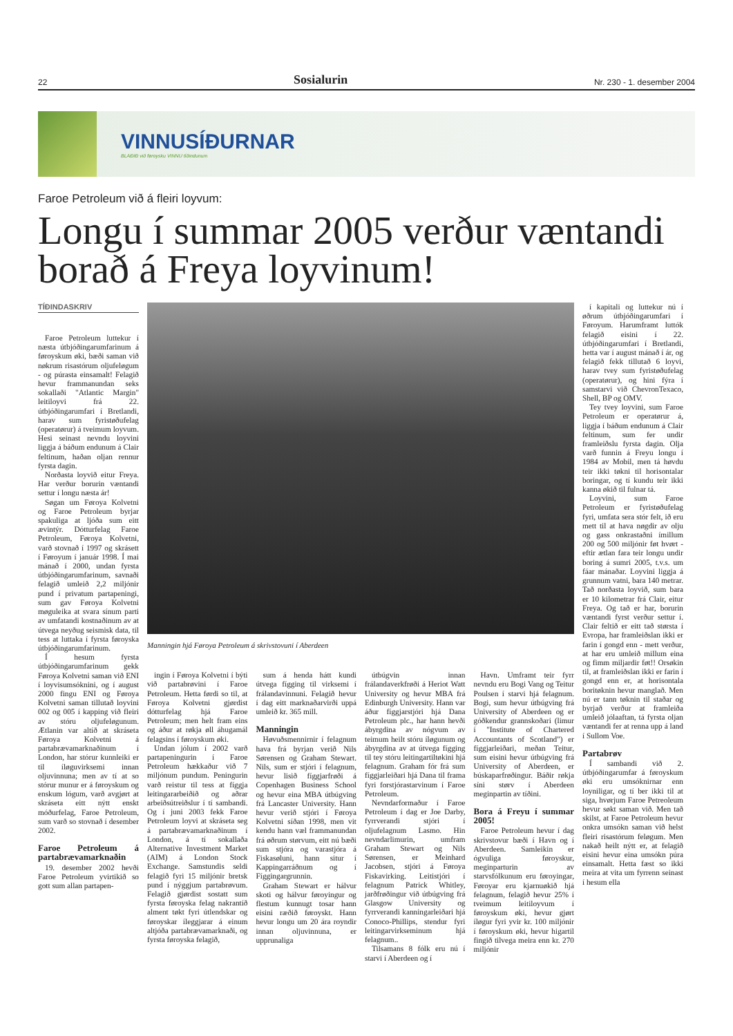22 Sosialurin Nr. 230 - 1. desember 2004
VINNUSÍÐURNAR
BLAÐIÐ við føroysku VINNU tíðindunum
Faroe Petroleum við á fleiri loyvum:
Longu í summar 2005 verður væntandi borað á Freya loyvinum!
TÍÐINDASKRIV
Faroe Petroleum luttekur í næsta útbjóðingarumfarinum á føroyskum øki, bæði saman við nøkrum risastórum oljufeløgum - og púrasta einsamalt! Felagið hevur frammanundan seks sokallaði "Atlantic Margin" leitiloyvi frá 22. útbjóðingarumfari í Bretlandi, harav sum fyristøðufelag (operatørur) á tveimum loyvum. Hesi seinast nevndu loyvini liggja á báðum endunum á Clair feltinum, haðan oljan rennur fyrsta dagin.
Norðasta loyvið eitur Freya. Har verður borurin væntandi settur í longu næsta ár!
Søgan um Føroya Kolvetni og Faroe Petroleum byrjar spakuliga at ljóða sum eitt ævintýr. Dótturfelag Faroe Petroleum, Føroya Kolvetni, varð stovnað í 1997 og skrásett í Føroyum í január 1998. Í mai mánað í 2000, undan fyrsta útbjóðingarumfarinum, savnaði felagið umleið 2,2 miljónir pund í privatum partapeningi, sum gav Føroya Kolvetni møguleika at svara sínum parti av umfatandi kostnaðinum av at útvega neyðug seismisk data, til tess at luttaka í fyrsta føroyska útbjóðingarumfarinum.
Í hesum fyrsta útbjóðingarumfarinum gekk Føroya Kolvetni saman við ENI í loyvisumsóknini, og í august 2000 fingu ENI og Føroya Kolvetni saman tillutað loyvini 002 og 005 í kapping við fleiri av stóru oljufeløgunum. Ætlanin var altíð at skráseta Føroya Kolvetni á partabrævamarknaðinum í London, har stórur kunnleiki er til íløguvirksemi innan oljuvinnuna; men av tí at so stórur munur er á føroyskum og enskum lógum, varð avgjørt at skráseta eitt nýtt enskt móðurfelag, Faroe Petroleum, sum varð so stovnað í desember 2002.
Faroe Petroleum á partabrævamarknaðin
19. desember 2002 hevði Faroe Petroleum yvirtikið so gott sum allan partapen-
Manningin hjá Føroya Petroleum á skrivstovuni í Aberdeen
ingin í Føroya Kolvetni í býti við partabrøvini í Faroe Petroleum. Hetta førdi so til, at Føroya Kolvetni gjørdist dótturfelag hjá Faroe Petroleum; men helt fram eins og áður at røkja øll áhugamál felagsins í føroyskum øki.
Undan jólum í 2002 varð partapeningurin í Faroe Petroleum hækkaður við 7 miljónum pundum. Peningurin varð reistur til tess at fíggja leitingararbeiðið og aðrar arbeiðsútreiðslur í tí sambandi. Og í juni 2003 fekk Faroe Petroleum loyvi at skráseta seg á partabrævamarknaðinum í London, á tí sokallaða Alternative Investment Market (AIM) á London Stock Exchange. Samstundis seldi felagið fyri 15 miljónir bretsk pund í nýggjum partabrøvum. Felagið gjørdist sostatt sum fyrsta føroyska felag nakrantíð alment tøkt fyri útlendskar og føroyskar íleggjarar á einum altjóða partabrævamarknaði, og fyrsta føroyska felagið,
sum á henda hátt kundi útvega fígging til virksemi í frálandavinnuni. Felagið hevur í dag eitt marknaðarvirði uppá umleið kr. 365 mill.
Manningin
Høvuðsmennirnir í felagnum hava frá byrjan verið Nils Sørensen og Graham Stewart. Nils, sum er stjóri í felagnum, hevur lisið fíggjarfrøði á Copenhagen Business School og hevur eina MBA útbúgving frá Lancaster University. Hann hevur verið stjóri í Føroya Kolvetni síðan 1998, men vit kendu hann væl frammanundan frá øðrum størvum, eitt nú bæði sum stjóra og varastjóra á Fiskasøluni, hann situr í Kappingarráðnum og í Fíggingargrunnin.
Graham Stewart er hálvur skoti og hálvur føroyingur og flestum kunnugt tosar hann eisini ræðið føroyskt. Hann hevur longu um 20 ára royndir innan oljuvinnuna, er upprunaliga
útbúgvin innan frálandaverkfrøði á Heriot Watt University og hevur MBA frá Edinburgh University. Hann var áður fíggjarstjóri hjá Dana Petroleum plc., har hann hevði ábyrgdina av nógvum av teimum heilt stóru íløgunum og ábyrgdina av at útvega fígging til tey stóru leitingartiltøkini hjá felagnum. Graham fór frá sum fíggjarleiðari hjá Dana til frama fyri forstjórastarvinum í Faroe Petroleum.
Nevndarformaður í Faroe Petroleum í dag er Joe Darby, fyrrverandi stjóri í oljufelagnum Lasmo. Hin nevndarlimurin, umfram Graham Stewart og Nils Sørensen, er Meinhard Jacobsen, stjóri á Føroya Fiskavirking. Leitistjóri í felagnum Patrick Whitley, jarðfrøðingur við útbúgving frá Glasgow University og fyrrverandi kanningarleiðari hjá Conoco-Phillips, stendur fyri leitingarvirkseminum hjá felagnum..
Tilsamans 8 fólk eru nú í starvi í Aberdeen og í
Havn. Umframt teir fyrr nevndu eru Bogi Vang og Teitur Poulsen í starvi hjá felagnum. Bogi, sum hevur útbúgving frá University of Aberdeen og er góðkendur grannskoðari (limur í "Institute of Chartered Accountants of Scotland") er fíggjarleiðari, meðan Teitur, sum eisini hevur útbúgving frá University of Aberdeen, er búskaparfrøðingur. Báðir røkja síni størv í Aberdeen meginpartin av tíðini.
Bora á Freyu í summar 2005!
Faroe Petroleum hevur í dag skrivstovur bæði í Havn og í Aberdeen. Samleikin er ógvuliga føroyskur, meginparturin av starvsfólkunum eru føroyingar, Føroyar eru kjarnuøkið hjá felagnum, felagið hevur 25% í tveimum leitiloyvum í føroyskum øki, hevur gjørt íløgur fyri yvir kr. 100 miljónir í føroyskum øki, hevur higartil fingið tilvega meira enn kr. 270 miljónir
í kapitali og luttekur nú í øðrum útbjóðingarumfari í Føroyum. Harumframt luttók felagið eisini í 22. útbjóðingarumfari í Bretlandi, hetta var í august mánað í ár, og felagið fekk tillutað 6 loyvi, harav tvey sum fyristøðufelag (operatørur), og hini fýra í samstarvi við ChevronTexaco, Shell, BP og OMV.
Tey tvey loyvini, sum Faroe Petroleum er operatørur á, liggja í báðum endunum á Clair feltinum, sum fer undir framleiðslu fyrsta dagin. Olja varð funnin á Freyu longu í 1984 av Mobil, men tá høvdu teir ikki tøkni til horisontalar boringar, og tí kundu teir ikki kanna økið til fulnar tá.
Loyvini, sum Faroe Petroleum er fyristøðufelag fyri, umfata sera stór felt, ið eru mett til at hava nøgdir av olju og gass onkrastaðni ímillum 200 og 500 miljónir føt hvørt - eftir ætlan fara teir longu undir boring á sumri 2005, t.v.s. um fáar mánaðar. Loyvini liggja á grunnum vatni, bara 140 metrar. Tað norðasta loyvið, sum bara er 10 kilometrar frá Clair, eitur Freya. Og tað er har, borurin væntandi fyrst verður settur í. Clair feltið er eitt tað størsta í Evropa, har framleiðslan ikki er farin í gongd enn - mett verður, at har eru umleið millum eina og fimm miljardir føt!! Orsøkin til, at framleiðslan ikki er farin í gongd enn er, at horisontala boritøknin hevur manglað. Men nú er tann tøknin til staðar og byrjað verður at framleiða umleið jólaaftan, tá fyrsta oljan væntandi fer at renna upp á land í Sullom Voe.
Partabrøv
Í sambandi við 2. útbjóðingarumfar á føroyskum øki eru umsóknirnar enn loyniligar, og tí ber ikki til at siga, hvørjum Faroe Petreoleum hevur søkt saman við. Men tað skilst, at Faroe Petroleum hevur onkra umsókn saman við helst fleiri risastórum feløgum. Men nakað heilt nýtt er, at felagið eisini hevur eina umsókn púra einsamalt. Hetta fæst so ikki meira at vita um fyrrenn seinast í hesum ella